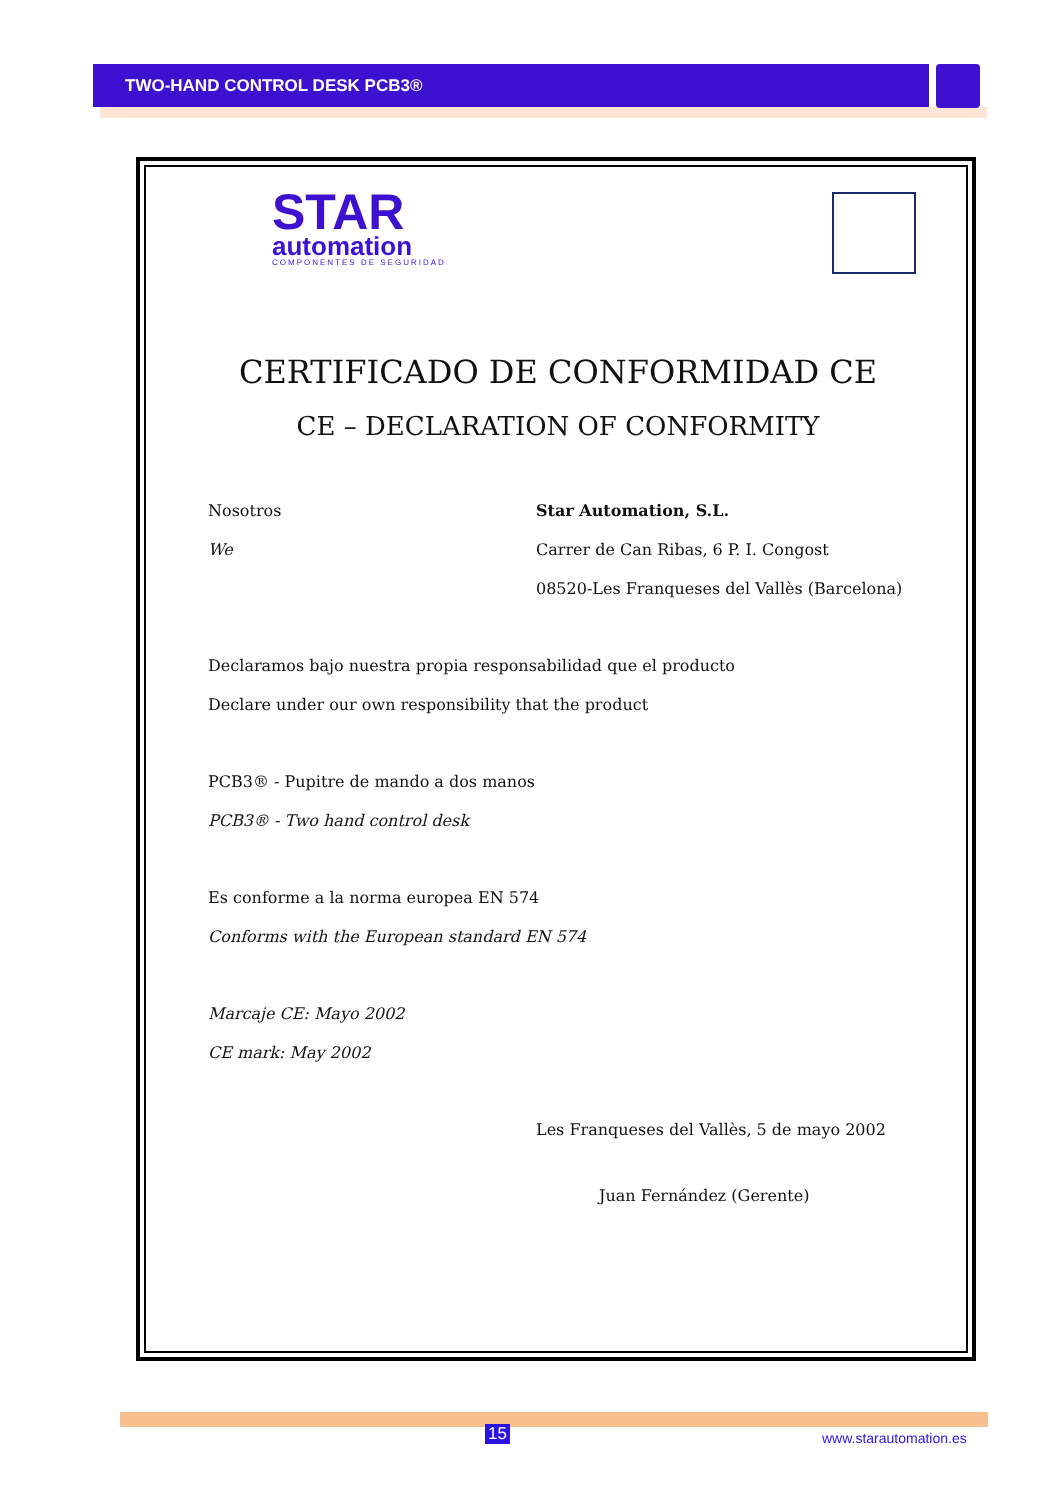TWO-HAND CONTROL DESK PCB3®
STAR
automation
COMPONENTES DE SEGURIDAD
CERTIFICADO DE CONFORMIDAD CE
CE – DECLARATION OF CONFORMITY
Nosotros Star Automation, S.L.
We Carrer de Can Ribas, 6 P. I. Congost
08520-Les Franqueses del Vallès (Barcelona)
Declaramos bajo nuestra propia responsabilidad que el producto
Declare under our own responsibility that the product
PCB3® - Pupitre de mando a dos manos
PCB3® - Two hand control desk
Es conforme a la norma europea EN 574
Conforms with the European standard EN 574
Marcaje CE: Mayo 2002
CE mark: May 2002
Les Franqueses del Vallès, 5 de mayo 2002
Juan Fernández (Gerente)
15 www.starautomation.es